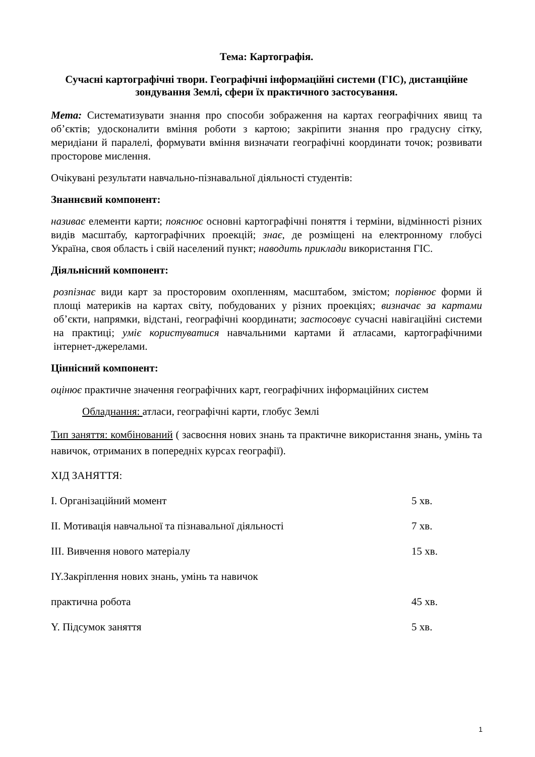Тема: Картографія.
Сучасні картографічні твори. Географічні інформаційні системи (ГІС), дистанційне зондування Землі, сфери їх практичного застосування.
Мета: Систематизувати знання про способи зображення на картах географічних явищ та об’єктів; удосконалити вміння роботи з картою; закріпити знання про градусну сітку, меридіани й паралелі, формувати вміння визначати географічні координати точок; розвивати просторове мислення.
Очікувані результати навчально-пізнавальної діяльності студентів:
Знаннєвий компонент:
називає елементи карти; пояснює основні картографічні поняття і терміни, відмінності різних видів масштабу, картографічних проекцій; знає, де розміщені на електронному глобусі Україна, своя область і свій населений пункт; наводить приклади використання ГІС.
Діяльнісний компонент:
розпізнає види карт за просторовим охопленням, масштабом, змістом; порівнює форми й площі материків на картах світу, побудованих у різних проекціях; визначає за картами об’єкти, напрямки, відстані, географічні координати; застосовує сучасні навігаційні системи на практиці; уміє користуватися навчальними картами й атласами, картографічними інтернет-джерелами.
Ціннісний компонент:
оцінює практичне значення географічних карт, географічних інформаційних систем
Обладнання: атласи, географічні карти, глобус Землі
Тип заняття: комбінований ( засвоєння нових знань та практичне використання знань, умінь та навичок, отриманих в попередніх курсах географії).
ХІД ЗАНЯТТЯ:
І. Організаційний момент 5 хв.
ІІ. Мотивація навчальної та пізнавальної діяльності 7 хв.
ІІІ. Вивчення нового матеріалу 15 хв.
ІY.Закріплення нових знань, умінь та навичок
практична робота 45 хв.
Y. Підсумок заняття 5 хв.
1